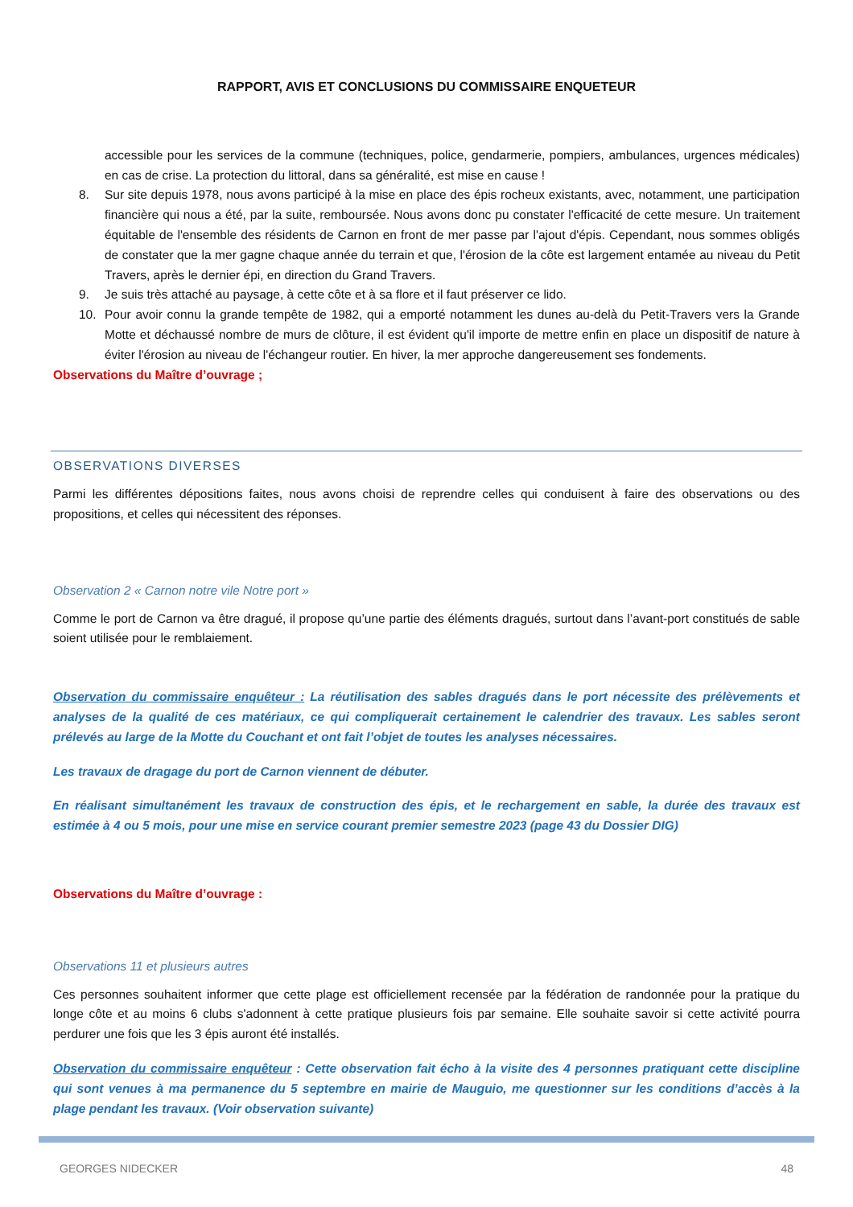RAPPORT, AVIS ET CONCLUSIONS DU COMMISSAIRE ENQUETEUR
accessible pour les services de la commune (techniques, police, gendarmerie, pompiers, ambulances, urgences médicales) en cas de crise. La protection du littoral, dans sa généralité, est mise en cause !
8. Sur site depuis 1978, nous avons participé à la mise en place des épis rocheux existants, avec, notamment, une participation financière qui nous a été, par la suite, remboursée. Nous avons donc pu constater l'efficacité de cette mesure. Un traitement équitable de l'ensemble des résidents de Carnon en front de mer passe par l'ajout d'épis. Cependant, nous sommes obligés de constater que la mer gagne chaque année du terrain et que, l'érosion de la côte est largement entamée au niveau du Petit Travers, après le dernier épi, en direction du Grand Travers.
9. Je suis très attaché au paysage, à cette côte et à sa flore et il faut préserver ce lido.
10. Pour avoir connu la grande tempête de 1982, qui a emporté notamment les dunes au-delà du Petit-Travers vers la Grande Motte et déchaussé nombre de murs de clôture, il est évident qu'il importe de mettre enfin en place un dispositif de nature à éviter l'érosion au niveau de l'échangeur routier. En hiver, la mer approche dangereusement ses fondements.
Observations du Maître d’ouvrage ;
OBSERVATIONS DIVERSES
Parmi les différentes dépositions faites, nous avons choisi de reprendre celles qui conduisent à faire des observations ou des propositions, et celles qui nécessitent des réponses.
Observation 2 « Carnon notre vile Notre port »
Comme le port de Carnon va être dragué, il propose qu’une partie des éléments dragués, surtout dans l’avant-port constitués de sable soient utilisée pour le remblaiement.
Observation du commissaire enquêteur : La réutilisation des sables dragués dans le port nécessite des prélèvements et analyses de la qualité de ces matériaux, ce qui compliquerait certainement le calendrier des travaux. Les sables seront prélevés au large de la Motte du Couchant et ont fait l’objet de toutes les analyses nécessaires.
Les travaux de dragage du port de Carnon viennent de débuter.
En réalisant simultanément les travaux de construction des épis, et le rechargement en sable, la durée des travaux est estimée à 4 ou 5 mois, pour une mise en service courant premier semestre 2023 (page 43 du Dossier DIG)
Observations du Maître d’ouvrage :
Observations 11 et plusieurs autres
Ces personnes souhaitent informer que cette plage est officiellement recensée par la fédération de randonnée pour la pratique du longe côte et au moins 6 clubs s'adonnent à cette pratique plusieurs fois par semaine. Elle souhaite savoir si cette activité pourra perdurer une fois que les 3 épis auront été installés.
Observation du commissaire enquêteur : Cette observation fait écho à la visite des 4 personnes pratiquant cette discipline qui sont venues à ma permanence du 5 septembre en mairie de Mauguio, me questionner sur les conditions d’accès à la plage pendant les travaux. (Voir observation suivante)
GEORGES NIDECKER 48